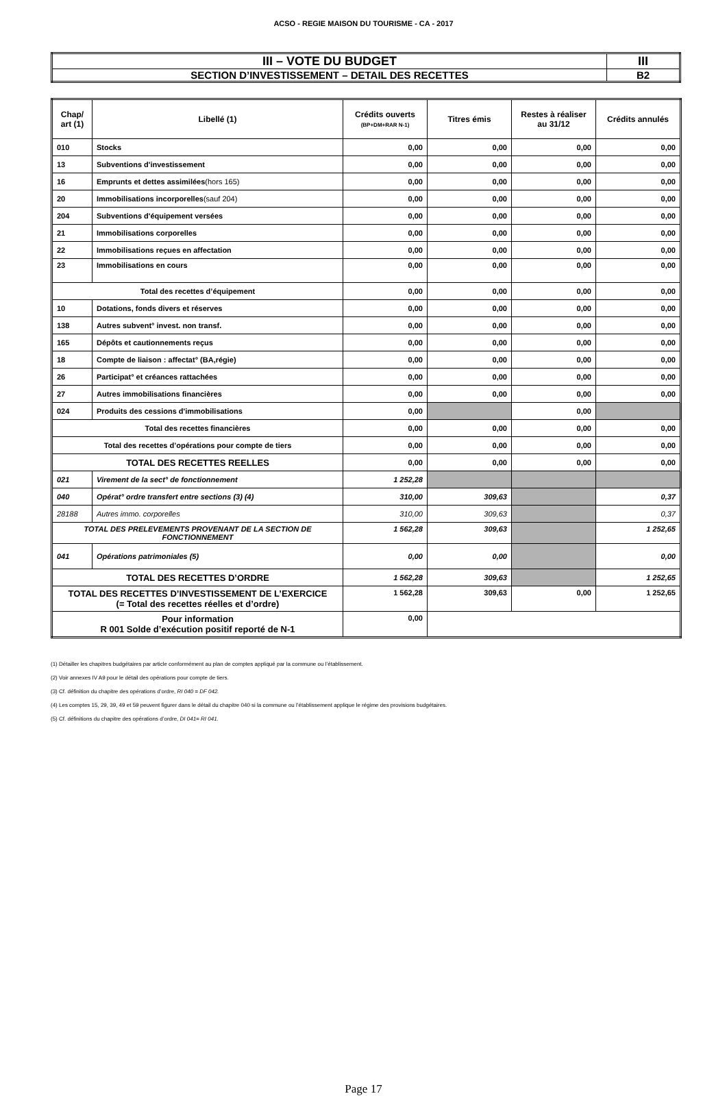ACSO - REGIE MAISON DU TOURISME - CA - 2017
| III – VOTE DU BUDGET | III |
| SECTION D’INVESTISSEMENT – DETAIL DES RECETTES | B2 |
| Chap/ art (1) | Libellé (1) | Crédits ouverts (BP+DM+RAR N-1) | Titres émis | Restes à réaliser au 31/12 | Crédits annulés |
| --- | --- | --- | --- | --- | --- |
| 010 | Stocks | 0,00 | 0,00 | 0,00 | 0,00 |
| 13 | Subventions d'investissement | 0,00 | 0,00 | 0,00 | 0,00 |
| 16 | Emprunts et dettes assimilées (hors 165) | 0,00 | 0,00 | 0,00 | 0,00 |
| 20 | Immobilisations incorporelles (sauf 204) | 0,00 | 0,00 | 0,00 | 0,00 |
| 204 | Subventions d'équipement versées | 0,00 | 0,00 | 0,00 | 0,00 |
| 21 | Immobilisations corporelles | 0,00 | 0,00 | 0,00 | 0,00 |
| 22 | Immobilisations reçues en affectation | 0,00 | 0,00 | 0,00 | 0,00 |
| 23 | Immobilisations en cours | 0,00 | 0,00 | 0,00 | 0,00 |
| Total des recettes d’équipement | | 0,00 | 0,00 | 0,00 | 0,00 |
| 10 | Dotations, fonds divers et réserves | 0,00 | 0,00 | 0,00 | 0,00 |
| 138 | Autres subvent° invest. non transf. | 0,00 | 0,00 | 0,00 | 0,00 |
| 165 | Dépôts et cautionnements reçus | 0,00 | 0,00 | 0,00 | 0,00 |
| 18 | Compte de liaison : affectat° (BA,régie) | 0,00 | 0,00 | 0,00 | 0,00 |
| 26 | Participat° et créances rattachées | 0,00 | 0,00 | 0,00 | 0,00 |
| 27 | Autres immobilisations financières | 0,00 | 0,00 | 0,00 | 0,00 |
| 024 | Produits des cessions d'immobilisations | 0,00 | | 0,00 | |
| Total des recettes financières | | 0,00 | 0,00 | 0,00 | 0,00 |
| Total des recettes d’opérations pour compte de tiers | | 0,00 | 0,00 | 0,00 | 0,00 |
| TOTAL DES RECETTES REELLES | | 0,00 | 0,00 | 0,00 | 0,00 |
| 021 | Virement de la sect° de fonctionnement | 1 252,28 | | | |
| 040 | Opérat° ordre transfert entre sections (3) (4) | 310,00 | 309,63 | | 0,37 |
| 28188 | Autres immo. corporelles | 310,00 | 309,63 | | 0,37 |
| TOTAL DES PRELEVEMENTS PROVENANT DE LA SECTION DE FONCTIONNEMENT | | 1 562,28 | 309,63 | | 1 252,65 |
| 041 | Opérations patrimoniales (5) | 0,00 | 0,00 | | 0,00 |
| TOTAL DES RECETTES D’ORDRE | | 1 562,28 | 309,63 | | 1 252,65 |
| TOTAL DES RECETTES D’INVESTISSEMENT DE L’EXERCICE (= Total des recettes réelles et d’ordre) | | 1 562,28 | 309,63 | 0,00 | 1 252,65 |
| Pour information R 001 Solde d’exécution positif reporté de N-1 | | 0,00 | | | |
(1) Détailler les chapitres budgétaires par article conformément au plan de comptes appliqué par la commune ou l’établissement.
(2) Voir annexes IV A9 pour le détail des opérations pour compte de tiers.
(3) Cf. définition du chapitre des opérations d’ordre, RI 040 = DF 042.
(4) Les comptes 15, 29, 39, 49 et 59 peuvent figurer dans le détail du chapitre 040 si la commune ou l’établissement applique le régime des provisions budgétaires.
(5) Cf. définitions du chapitre des opérations d’ordre, DI 041= RI 041.
Page 17